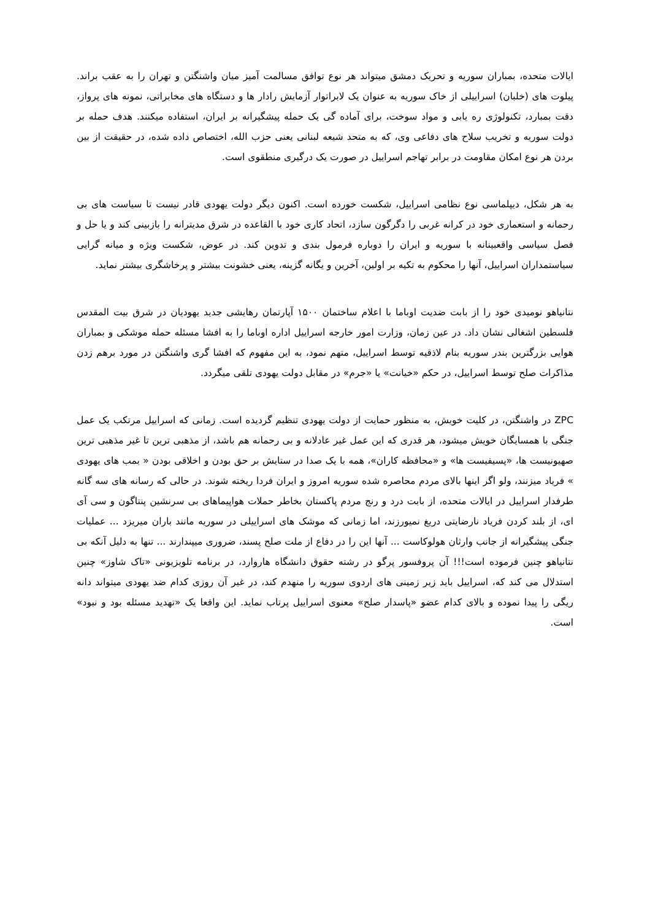ایالات متحده، بمباران سوریه و تحریک دمشق میتواند هر نوع توافق مسالمت آمیز میان واشنگتن و تهران را به عقب براند. پیلوت های (خلبان) اسراییلی از خاک سوریه به عنوان یک لابراتوار آزمایش رادار ها و دستگاه های مخابراتی، نمونه های پرواز، دقت بمبارد، تکنولوژی ره یابی و مواد سوخت، برای آماده گی یک حمله پیشگیرانه بر ایران، استفاده میکنند. هدف حمله بر دولت سوریه و تخریب سلاح های دفاعی وی، که به متحد شیعه لبنانی یعنی حزب الله، اختصاص داده شده، در حقیقت از بین بردن هر نوع امکان مقاومت در برابر تهاجم اسراییل در صورت یک درگیری منطقوی است.
به هر شکل، دیپلماسی نوع نظامی اسراییل، شکست خورده است. اکنون دیگر دولت یهودی قادر نیست تا سیاست های بی رحمانه و استعماری خود در کرانه غربی را دگرگون سازد، اتحاد کاری خود با القاعده در شرق مدیترانه را بازبینی کند و یا حل و فصل سیاسی واقعبینانه با سوریه و ایران را دوباره فرمول بندی و تدوین کند. در عوض، شکست ویژه و میانه گرایی سیاستمداران اسراییل، آنها را محکوم به تکیه بر اولین، آخرین و یگانه گزینه، یعنی خشونت بیشتر و پرخاشگری بیشتر نماید.
نتانیاهو نومیدی خود را از بابت ضدیت اوباما با اعلام ساختمان ۱۵۰۰ آپارتمان رهایشی جدید یهودیان در شرق بیت المقدس فلسطین اشغالی نشان داد. در عین زمان، وزارت امور خارجه اسراییل اداره اوباما را به افشا مسئله حمله موشکی و بمباران هوایی بزرگترین بندر سوریه بنام لاذقیه توسط اسراییل، متهم نمود، به این مفهوم که افشا گری واشنگتن در مورد برهم زدن مذاکرات صلح توسط اسراییل، در حکم «خیانت» یا «جرم» در مقابل دولت یهودی تلقی میگردد.
ZPC در واشنگتن، در کلیت خویش، به منظور حمایت از دولت یهودی تنظیم گردیده است. زمانی که اسراییل مرتکب یک عمل جنگی با همسایگان خویش میشود، هر قدری که این عمل غیر عادلانه و بی رحمانه هم باشد، از مذهبی ترین تا غیر مذهبی ترین صهیونیست ها، «پسیفیست ها» و «محافظه کاران»، همه با یک صدا در ستایش بر حق بودن و اخلاقی بودن « بمب های یهودی » فریاد میزنند، ولو اگر اینها بالای مردم محاصره شده سوریه امروز و ایران فردا ریخته شوند. در حالی که رسانه های سه گانه طرفدار اسراییل در ایالات متحده، از بابت درد و رنج مردم پاکستان بخاطر حملات هواپیماهای بی سرنشین پنتاگون و سی آی ای، از بلند کردن فریاد نارضایتی دریغ نمیورزند، اما زمانی که موشک های اسراییلی در سوریه مانند باران میریزد ... عملیات جنگی پیشگیرانه از جانب وارثان هولوکاست ... آنها این را در دفاع از ملت صلح پسند، ضروری میپندارند ... تنها به دلیل آنکه بی نتانیاهو چنین فرموده است!!! آن پروفسور پرگو در رشته حقوق دانشگاه هاروارد، در برنامه تلویزیونی «تاک شاوز» چنین استدلال می کند که، اسراییل باید زیر زمینی های اردوی سوریه را منهدم کند، در غیر آن روزی کدام ضد یهودی میتواند دانه ریگی را پیدا نموده و بالای کدام عضو «پاسدار صلح» معنوی اسراییل پرتاب نماید. این واقعا یک «تهدید مسئله بود و نبود» است.